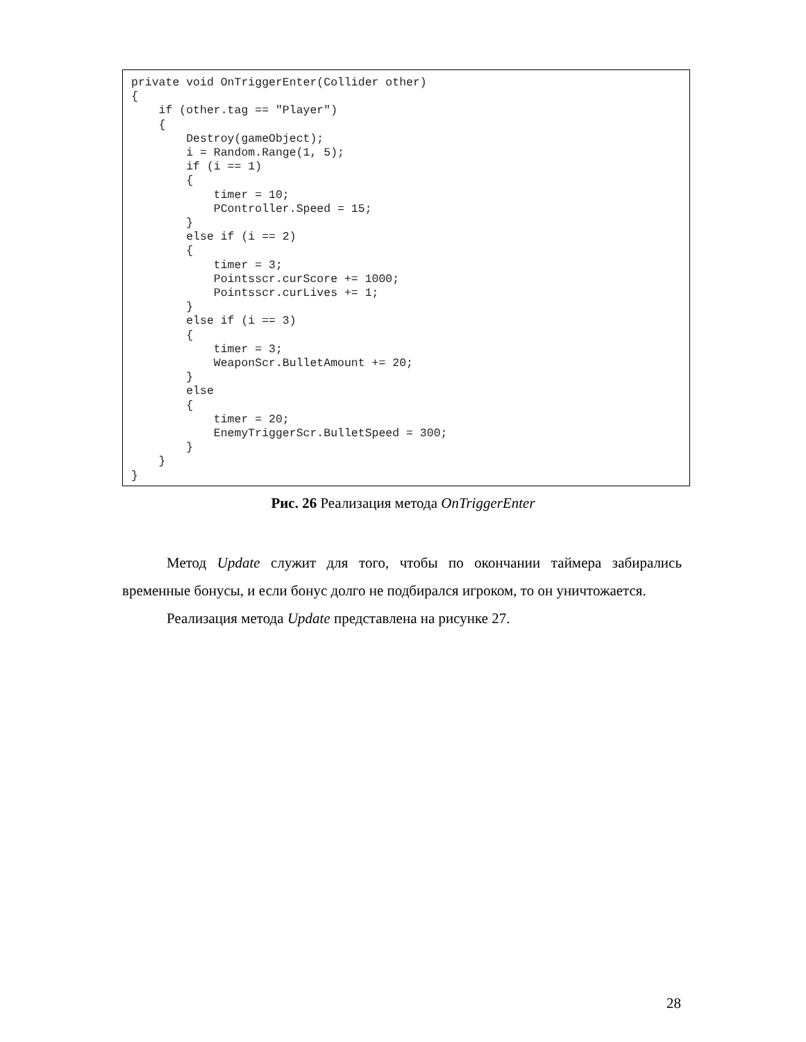private void OnTriggerEnter(Collider other)
{
    if (other.tag == "Player")
    {
        Destroy(gameObject);
        i = Random.Range(1, 5);
        if (i == 1)
        {
            timer = 10;
            PController.Speed = 15;
        }
        else if (i == 2)
        {
            timer = 3;
            Pointsscr.curScore += 1000;
            Pointsscr.curLives += 1;
        }
        else if (i == 3)
        {
            timer = 3;
            WeaponScr.BulletAmount += 20;
        }
        else
        {
            timer = 20;
            EnemyTriggerScr.BulletSpeed = 300;
        }
    }
}
Рис. 26 Реализация метода OnTriggerEnter
Метод Update служит для того, чтобы по окончании таймера забирались временные бонусы, и если бонус долго не подбирался игроком, то он уничтожается.
Реализация метода Update представлена на рисунке 27.
28